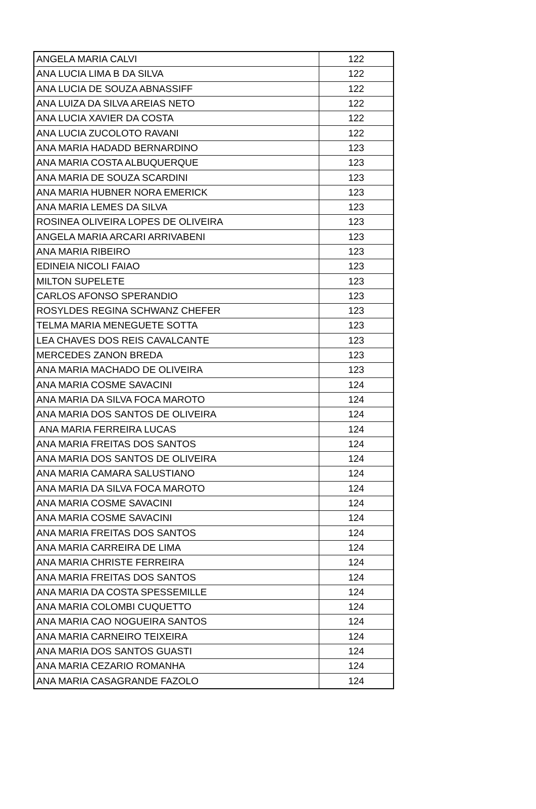| ANGELA MARIA CALVI | 122 |
| ANA LUCIA LIMA B DA SILVA | 122 |
| ANA LUCIA DE SOUZA ABNASSIFF | 122 |
| ANA LUIZA DA SILVA AREIAS NETO | 122 |
| ANA LUCIA XAVIER DA COSTA | 122 |
| ANA LUCIA ZUCOLOTO RAVANI | 122 |
| ANA MARIA HADADD BERNARDINO | 123 |
| ANA MARIA COSTA ALBUQUERQUE | 123 |
| ANA MARIA DE SOUZA SCARDINI | 123 |
| ANA MARIA HUBNER NORA EMERICK | 123 |
| ANA MARIA LEMES DA SILVA | 123 |
| ROSINEA OLIVEIRA LOPES DE OLIVEIRA | 123 |
| ANGELA MARIA ARCARI ARRIVABENI | 123 |
| ANA MARIA RIBEIRO | 123 |
| EDINEIA NICOLI FAIAO | 123 |
| MILTON SUPELETE | 123 |
| CARLOS AFONSO SPERANDIO | 123 |
| ROSYLDES REGINA SCHWANZ CHEFER | 123 |
| TELMA MARIA MENEGUETE SOTTA | 123 |
| LEA CHAVES DOS REIS CAVALCANTE | 123 |
| MERCEDES ZANON BREDA | 123 |
| ANA MARIA MACHADO DE OLIVEIRA | 123 |
| ANA MARIA COSME SAVACINI | 124 |
| ANA MARIA DA SILVA FOCA MAROTO | 124 |
| ANA MARIA DOS SANTOS DE OLIVEIRA | 124 |
| ANA MARIA FERREIRA LUCAS | 124 |
| ANA MARIA FREITAS DOS SANTOS | 124 |
| ANA MARIA DOS SANTOS DE OLIVEIRA | 124 |
| ANA MARIA CAMARA SALUSTIANO | 124 |
| ANA MARIA DA SILVA FOCA MAROTO | 124 |
| ANA MARIA COSME SAVACINI | 124 |
| ANA MARIA COSME SAVACINI | 124 |
| ANA MARIA FREITAS DOS SANTOS | 124 |
| ANA MARIA CARREIRA DE LIMA | 124 |
| ANA MARIA CHRISTE FERREIRA | 124 |
| ANA MARIA FREITAS DOS SANTOS | 124 |
| ANA MARIA DA COSTA SPESSEMILLE | 124 |
| ANA MARIA COLOMBI CUQUETTO | 124 |
| ANA MARIA CAO NOGUEIRA SANTOS | 124 |
| ANA MARIA CARNEIRO TEIXEIRA | 124 |
| ANA MARIA DOS SANTOS GUASTI | 124 |
| ANA MARIA CEZARIO ROMANHA | 124 |
| ANA MARIA CASAGRANDE FAZOLO | 124 |